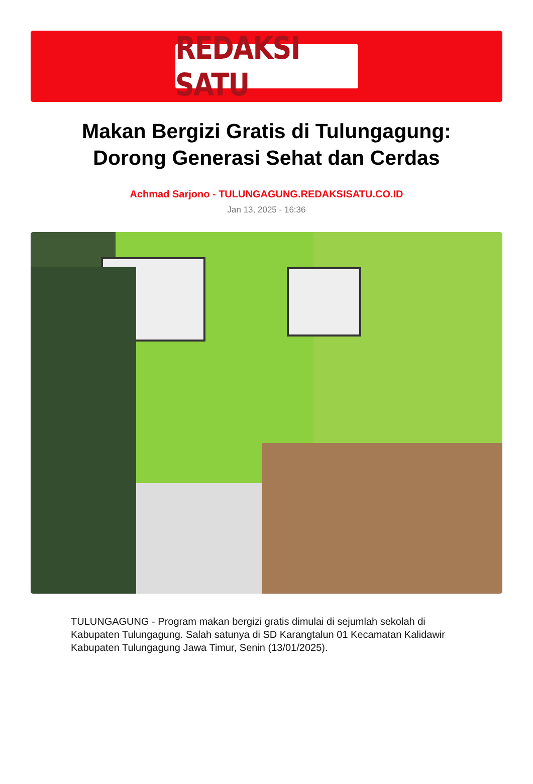REDAKSI SATU
Makan Bergizi Gratis di Tulungagung:
Dorong Generasi Sehat dan Cerdas
Achmad Sarjono - TULUNGAGUNG.REDAKSISATU.CO.ID
Jan 13, 2025 - 16:36
TULUNGAGUNG - Program makan bergizi gratis dimulai di sejumlah sekolah di Kabupaten Tulungagung. Salah satunya di SD Karangtalun 01 Kecamatan Kalidawir Kabupaten Tulungagung Jawa Timur, Senin (13/01/2025).